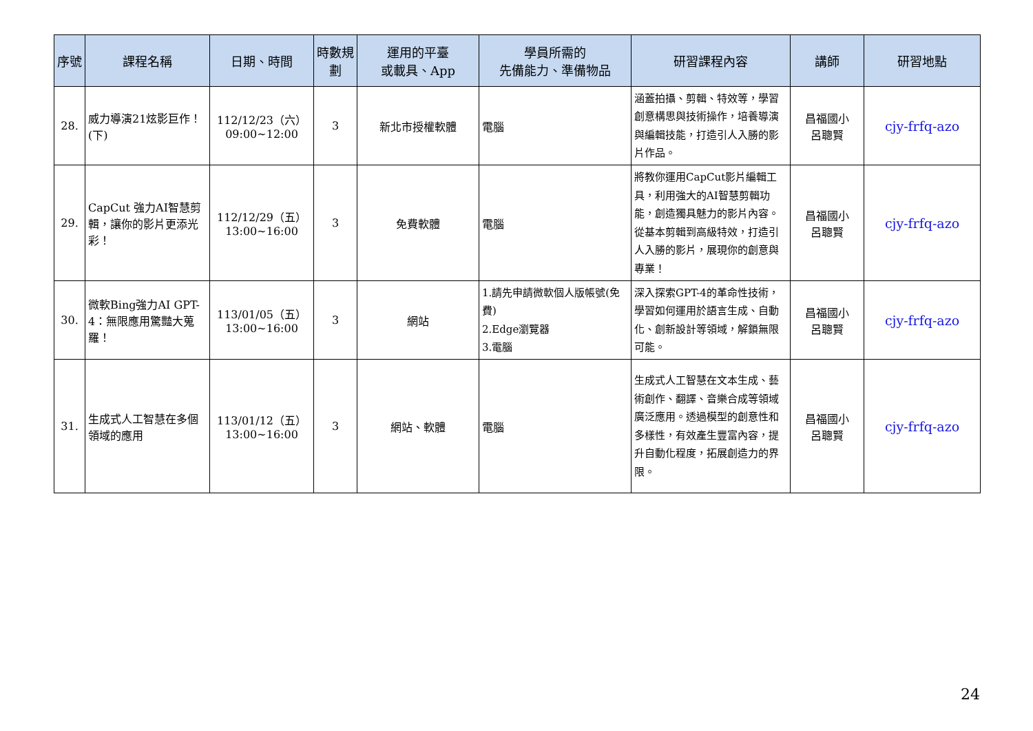| 序號 | 課程名稱 | 日期、時間 | 時數規劃 | 運用的平臺 或載具、App | 學員所需的 先備能力、準備物品 | 研習課程內容 | 講師 | 研習地點 |
| --- | --- | --- | --- | --- | --- | --- | --- | --- |
| 28. | 威力導演21炫影巨作！(下) | 112/12/23（六） 09:00~12:00 | 3 | 新北市授權軟體 | 電腦 | 涵蓋拍攝、剪輯、特效等，學習創意構思與技術操作，培養導演與編輯技能，打造引人入勝的影片作品。 | 昌福國小 呂聰賢 | cjy-frfq-azo |
| 29. | CapCut 強力AI智慧剪輯，讓你的影片更添光彩！ | 112/12/29（五） 13:00~16:00 | 3 | 免費軟體 | 電腦 | 將教你運用CapCut影片編輯工具，利用強大的AI智慧剪輯功能，創造獨具魅力的影片內容。從基本剪輯到高級特效，打造引人入勝的影片，展現你的創意與專業！ | 昌福國小 呂聰賢 | cjy-frfq-azo |
| 30. | 微軟Bing強力AI GPT-4：無限應用驚豔大蒐羅！ | 113/01/05（五） 13:00~16:00 | 3 | 網站 | 1.請先申請微軟個人版帳號(免費) 2.Edge瀏覽器 3.電腦 | 深入探索GPT-4的革命性技術，學習如何運用於語言生成、自動化、創新設計等領域，解鎖無限可能。 | 昌福國小 呂聰賢 | cjy-frfq-azo |
| 31. | 生成式人工智慧在多個領域的應用 | 113/01/12（五） 13:00~16:00 | 3 | 網站、軟體 | 電腦 | 生成式人工智慧在文本生成、藝術創作、翻譯、音樂合成等領域廣泛應用。透過模型的創意性和多樣性，有效產生豐富內容，提升自動化程度，拓展創造力的界限。 | 昌福國小 呂聰賢 | cjy-frfq-azo |
24